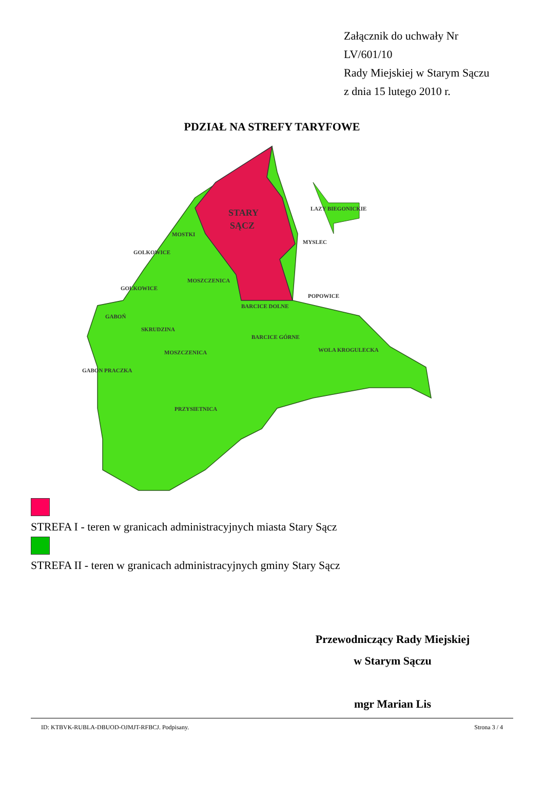Załącznik do uchwały Nr
LV/601/10
Rady Miejskiej w Starym Sączu
z dnia 15 lutego 2010 r.
PDZIAŁ NA STREFY TARYFOWE
STARY
SĄCZ
MOSTKI
GOLKOWICE
MOSZCZENICA
GOLKOWICE
GABOŃ
SKRUDZINA
MOSZCZENICA
GABON PRACZKA
PRZYSIETNICA
BARCICE DOLNE
BARCICE GÓRNE
POPOWICE
WOLA KROGULECKA
MYSLEC
LAZY BIEGONICKIE
STREFA I - teren w granicach administracyjnych miasta Stary Sącz
STREFA II - teren w granicach administracyjnych gminy Stary Sącz
Przewodniczący Rady Miejskiej
w Starym Sączu
mgr Marian Lis
ID: KTBVK-RUBLA-DBUOD-OJMJT-RFBCJ. Podpisany. Strona 3 / 4